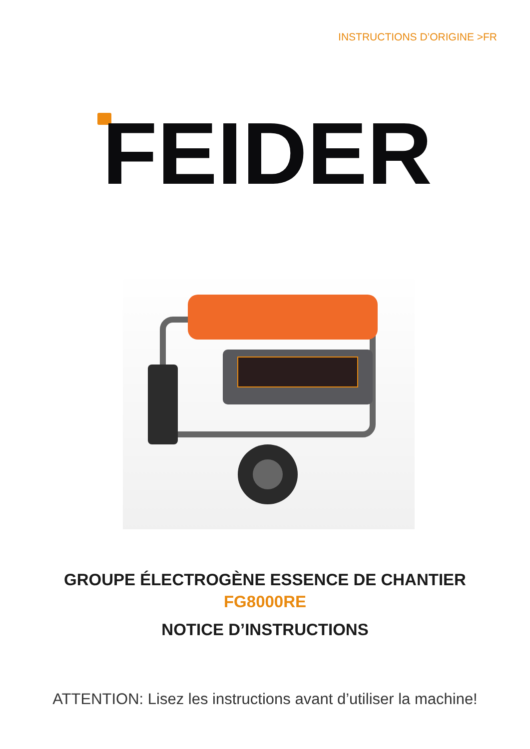INSTRUCTIONS D’ORIGINE >FR
FEIDER
GROUPE ÉLECTROGÈNE ESSENCE DE CHANTIER
FG8000RE
NOTICE D’INSTRUCTIONS
ATTENTION: Lisez les instructions avant d’utiliser la machine!